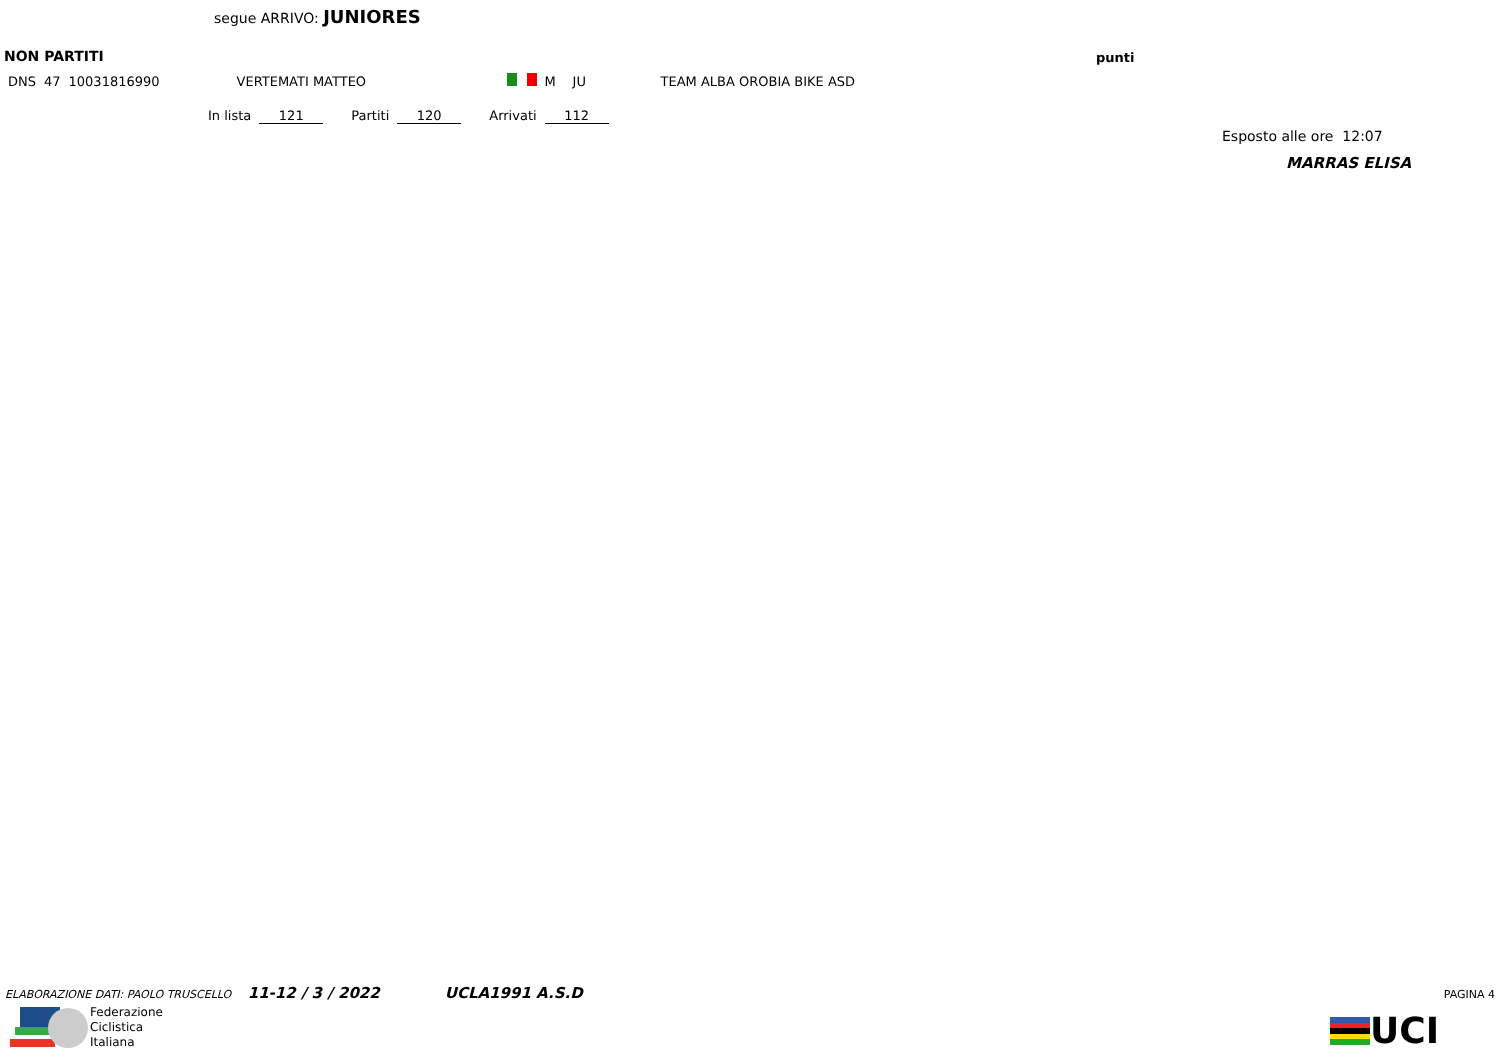segue ARRIVO: JUNIORES
NON PARTITI punti
| DNS | 47 | 10031816990 | VERTEMATI MATTEO | | M | JU | TEAM ALBA OROBIA BIKE ASD |
In lista 121 Partiti 120 Arrivati 112
Esposto alle ore 12:07
MARRAS ELISA
ELABORAZIONE DATI: PAOLO TRUSCELLO 11-12 / 3 / 2022 UCLA1991 A.S.D PAGINA 4
Federazione
Ciclistica
Italiana
UCI